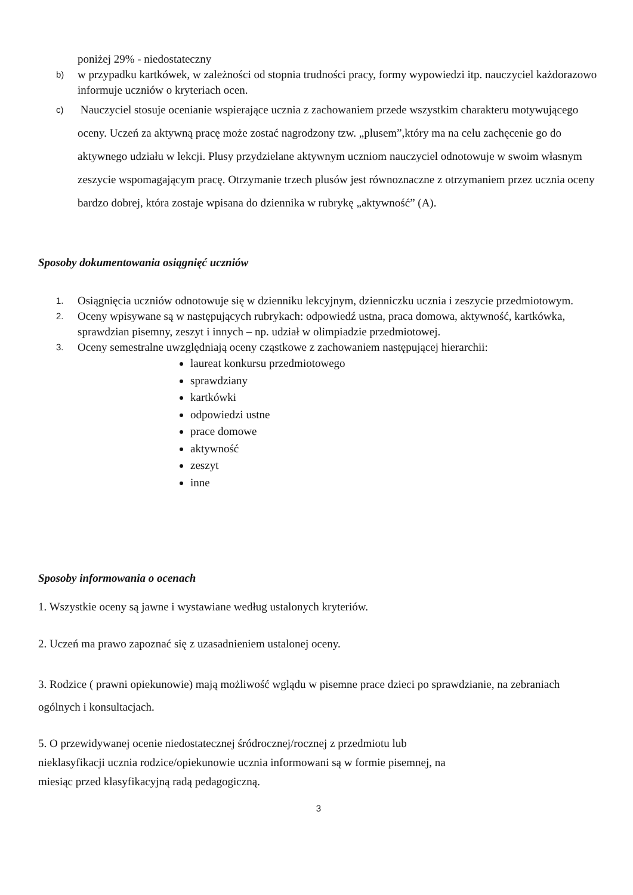poniżej 29% - niedostateczny
b) w przypadku kartkówek, w zależności od stopnia trudności pracy, formy wypowiedzi itp. nauczyciel każdorazowo informuje uczniów o kryteriach ocen.
c) Nauczyciel stosuje ocenianie wspierające ucznia z zachowaniem przede wszystkim charakteru motywującego oceny. Uczeń za aktywną pracę może zostać nagrodzony tzw. „plusem”,który ma na celu zachęcenie go do aktywnego udziału w lekcji. Plusy przydzielane aktywnym uczniom nauczyciel odnotowuje w swoim własnym zeszycie wspomagającym pracę. Otrzymanie trzech plusów jest równoznaczne z otrzymaniem przez ucznia oceny bardzo dobrej, która zostaje wpisana do dziennika w rubrykę „aktywność” (A).
Sposoby dokumentowania osiągnięć uczniów
1. Osiągnięcia uczniów odnotowuje się w dzienniku lekcyjnym, dzienniczku ucznia i zeszycie przedmiotowym.
2. Oceny wpisywane są w następujących rubrykach: odpowiedź ustna, praca domowa, aktywność, kartkówka, sprawdzian pisemny, zeszyt i innych – np. udział w olimpiadzie przedmiotowej.
3. Oceny semestralne uwzględniają oceny cząstkowe z zachowaniem następującej hierarchii:
laureat konkursu przedmiotowego
sprawdziany
kartkówki
odpowiedzi ustne
prace domowe
aktywność
zeszyt
inne
Sposoby informowania o ocenach
1. Wszystkie oceny są jawne i wystawiane według ustalonych kryteriów.
2. Uczeń ma prawo zapoznać się z uzasadnieniem ustalonej oceny.
3. Rodzice ( prawni opiekunowie) mają możliwość wglądu w pisemne prace dzieci po sprawdzianie, na zebraniach ogólnych i konsultacjach.
5. O przewidywanej ocenie niedostatecznej śródrocznej/rocznej z przedmiotu lub
nieklasyfikacji ucznia rodzice/opiekunowie ucznia informowani są w formie pisemnej, na
miesiąc przed klasyfikacyjną radą pedagogiczną.
3